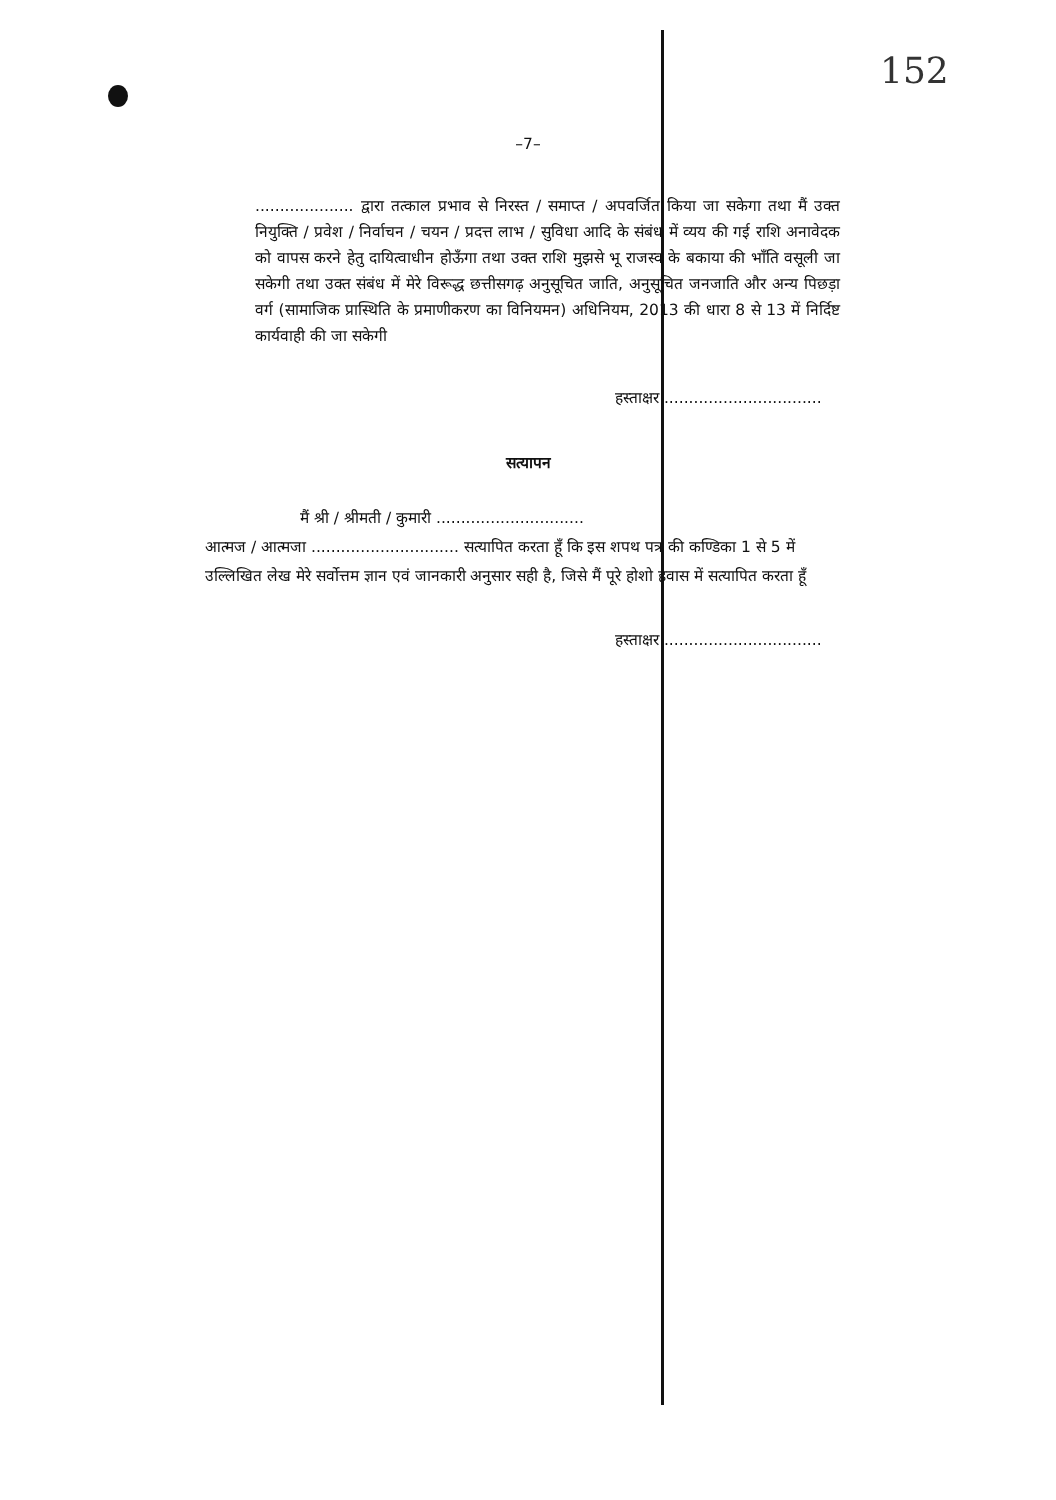152
–7–
.................... द्वारा तत्काल प्रभाव से निरस्त / समाप्त / अपवर्जित किया जा सकेगा तथा मैं उक्त नियुक्ति / प्रवेश / निर्वाचन / चयन / प्रदत्त लाभ / सुविधा आदि के संबंध में व्यय की गई राशि अनावेदक को वापस करने हेतु दायित्वाधीन होऊँगा तथा उक्त राशि मुझसे भू राजस्व के बकाया की भाँति वसूली जा सकेगी तथा उक्त संबंध में मेरे विरूद्ध छत्तीसगढ़ अनुसूचित जाति, अनुसूचित जनजाति और अन्य पिछड़ा वर्ग (सामाजिक प्रास्थिति के प्रमाणीकरण का विनियमन) अधिनियम, 2013 की धारा 8 से 13 में निर्दिष्ट कार्यवाही की जा सकेगी
हस्ताक्षर ................................
सत्यापन
मैं श्री / श्रीमती / कुमारी ..............................
आत्मज / आत्मजा .............................. सत्यापित करता हूँ कि इस शपथ पत्र की कण्डिका 1 से 5 में उल्लिखित लेख मेरे सर्वोत्तम ज्ञान एवं जानकारी अनुसार सही है, जिसे मैं पूरे होशो हवास में सत्यापित करता हूँ
हस्ताक्षर ................................